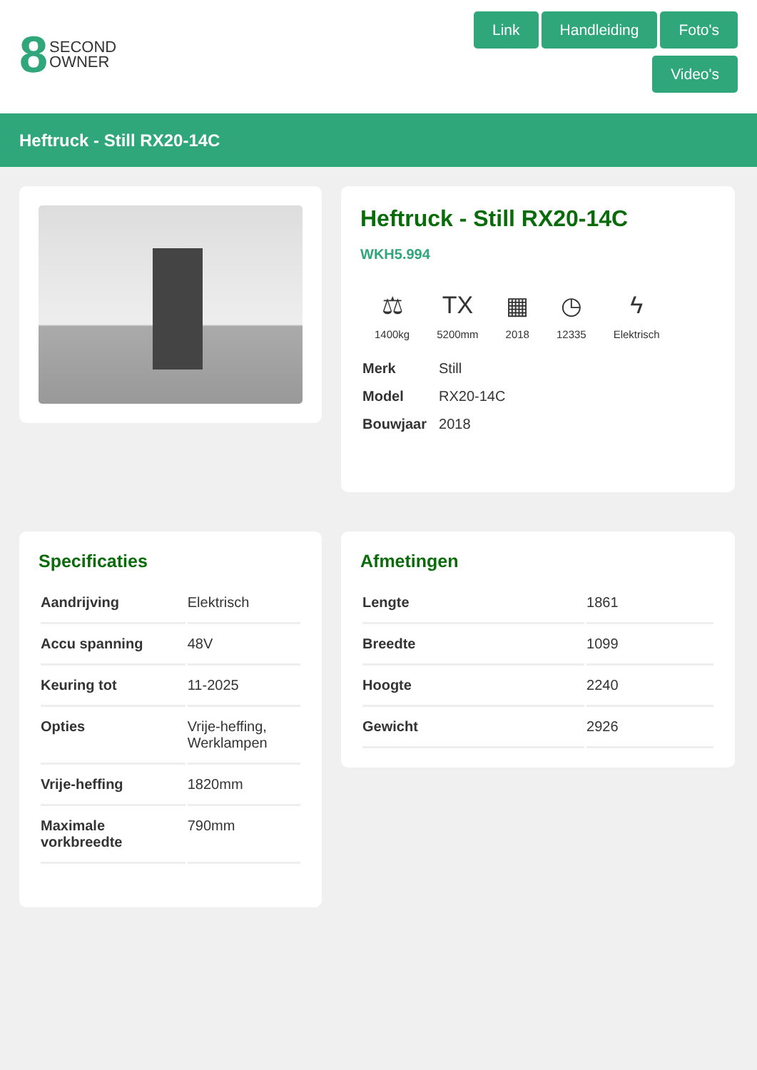8 SECOND
OWNER
Link Handleiding Foto's Video's
Heftruck - Still RX20-14C
Heftruck - Still RX20-14C
WKH5.994
⚖
1400kg
TX
5200mm
▦
2018
◷
12335
ϟ
Elektrisch
| Merk | Still |
| Model | RX20-14C |
| Bouwjaar | 2018 |
Specificaties
| Aandrijving | Elektrisch |
| Accu spanning | 48V |
| Keuring tot | 11-2025 |
| Opties | Vrije-heffing, Werklampen |
| Vrije-heffing | 1820mm |
| Maximale vorkbreedte | 790mm |
Afmetingen
| Lengte | 1861 |
| Breedte | 1099 |
| Hoogte | 2240 |
| Gewicht | 2926 |